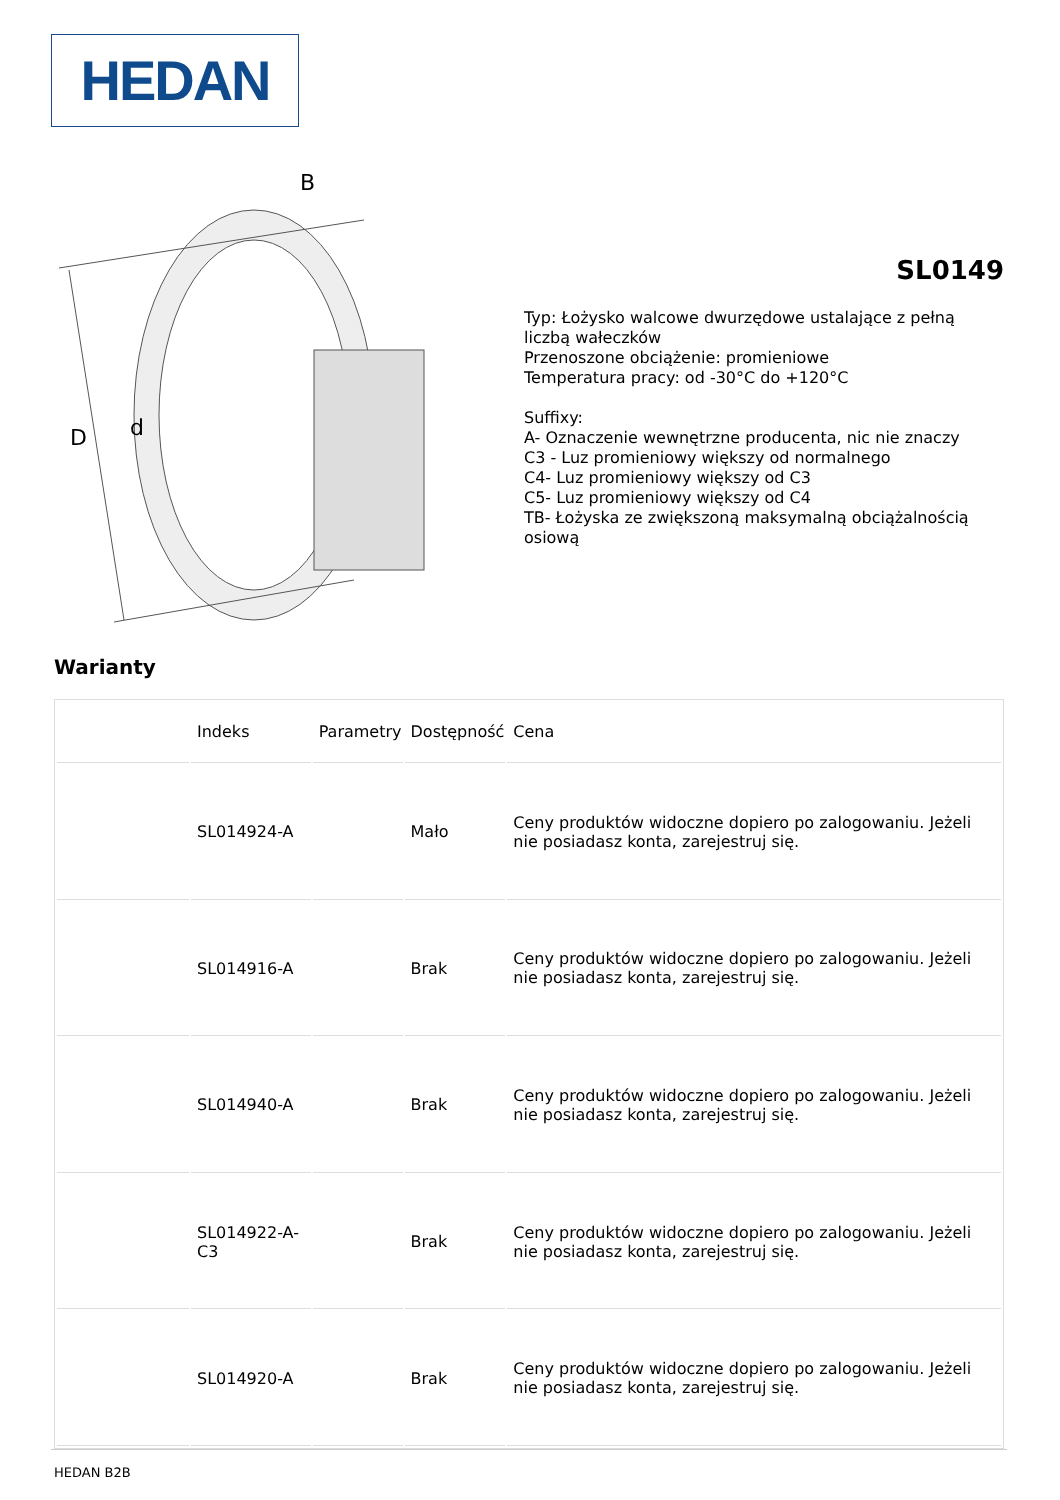HEDAN
D
d
B
SL0149
Typ: Łożysko walcowe dwurzędowe ustalające z pełną liczbą wałeczków
Przenoszone obciążenie: promieniowe
Temperatura pracy: od -30°C do +120°C
Suffixy:
A- Oznaczenie wewnętrzne producenta, nic nie znaczy
C3 - Luz promieniowy większy od normalnego
C4- Luz promieniowy większy od C3
C5- Luz promieniowy większy od C4
TB- Łożyska ze zwiększoną maksymalną obciążalnością osiową
Warianty
| | Indeks | Parametry | Dostępność | Cena |
| --- | --- | --- | --- | --- |
| | SL014924-A | | Mało | Ceny produktów widoczne dopiero po zalogowaniu. Jeżeli nie posiadasz konta, zarejestruj się. |
| | SL014916-A | | Brak | Ceny produktów widoczne dopiero po zalogowaniu. Jeżeli nie posiadasz konta, zarejestruj się. |
| | SL014940-A | | Brak | Ceny produktów widoczne dopiero po zalogowaniu. Jeżeli nie posiadasz konta, zarejestruj się. |
| | SL014922-A-C3 | | Brak | Ceny produktów widoczne dopiero po zalogowaniu. Jeżeli nie posiadasz konta, zarejestruj się. |
| | SL014920-A | | Brak | Ceny produktów widoczne dopiero po zalogowaniu. Jeżeli nie posiadasz konta, zarejestruj się. |
HEDAN B2B